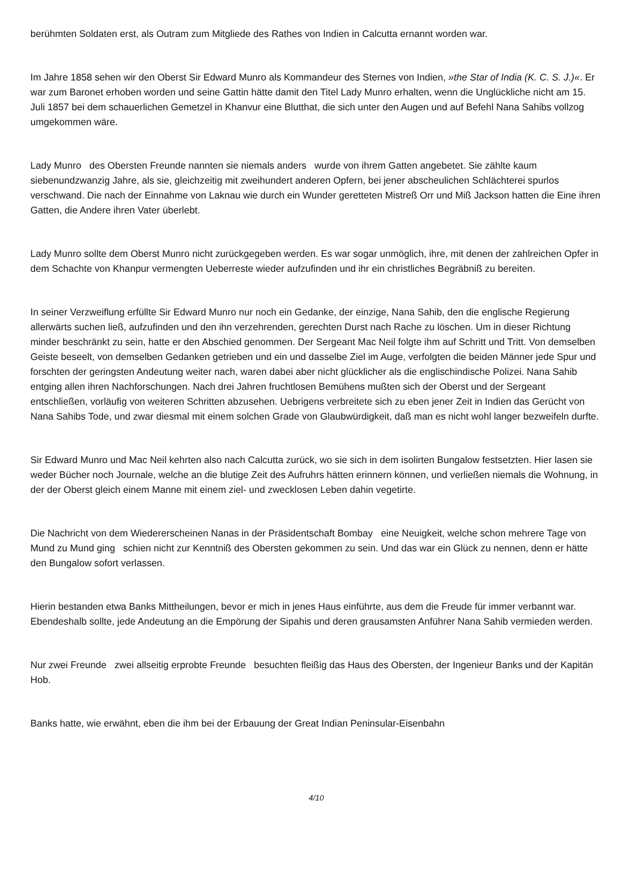berühmten Soldaten erst, als Outram zum Mitgliede des Rathes von Indien in Calcutta ernannt worden war.
Im Jahre 1858 sehen wir den Oberst Sir Edward Munro als Kommandeur des Sternes von Indien, »the Star of India (K. C. S. J.)«. Er war zum Baronet erhoben worden und seine Gattin hätte damit den Titel Lady Munro erhalten, wenn die Unglückliche nicht am 15. Juli 1857 bei dem schauerlichen Gemetzel in Khanvur eine Blutthat, die sich unter den Augen und auf Befehl Nana Sahibs vollzog umgekommen wäre.
Lady Munro des Obersten Freunde nannten sie niemals anders wurde von ihrem Gatten angebetet. Sie zählte kaum siebenundzwanzig Jahre, als sie, gleichzeitig mit zweihundert anderen Opfern, bei jener abscheulichen Schlächterei spurlos verschwand. Die nach der Einnahme von Laknau wie durch ein Wunder geretteten Mistreß Orr und Miß Jackson hatten die Eine ihren Gatten, die Andere ihren Vater überlebt.
Lady Munro sollte dem Oberst Munro nicht zurückgegeben werden. Es war sogar unmöglich, ihre, mit denen der zahlreichen Opfer in dem Schachte von Khanpur vermengten Ueberreste wieder aufzufinden und ihr ein christliches Begräbniß zu bereiten.
In seiner Verzweiflung erfüllte Sir Edward Munro nur noch ein Gedanke, der einzige, Nana Sahib, den die englische Regierung allerwärts suchen ließ, aufzufinden und den ihn verzehrenden, gerechten Durst nach Rache zu löschen. Um in dieser Richtung minder beschränkt zu sein, hatte er den Abschied genommen. Der Sergeant Mac Neil folgte ihm auf Schritt und Tritt. Von demselben Geiste beseelt, von demselben Gedanken getrieben und ein und dasselbe Ziel im Auge, verfolgten die beiden Männer jede Spur und forschten der geringsten Andeutung weiter nach, waren dabei aber nicht glücklicher als die englischindische Polizei. Nana Sahib entging allen ihren Nachforschungen. Nach drei Jahren fruchtlosen Bemühens mußten sich der Oberst und der Sergeant entschließen, vorläufig von weiteren Schritten abzusehen. Uebrigens verbreitete sich zu eben jener Zeit in Indien das Gerücht von Nana Sahibs Tode, und zwar diesmal mit einem solchen Grade von Glaubwürdigkeit, daß man es nicht wohl langer bezweifeln durfte.
Sir Edward Munro und Mac Neil kehrten also nach Calcutta zurück, wo sie sich in dem isolirten Bungalow festsetzten. Hier lasen sie weder Bücher noch Journale, welche an die blutige Zeit des Aufruhrs hätten erinnern können, und verließen niemals die Wohnung, in der der Oberst gleich einem Manne mit einem ziel- und zwecklosen Leben dahin vegetirte.
Die Nachricht von dem Wiedererscheinen Nanas in der Präsidentschaft Bombay eine Neuigkeit, welche schon mehrere Tage von Mund zu Mund ging schien nicht zur Kenntniß des Obersten gekommen zu sein. Und das war ein Glück zu nennen, denn er hätte den Bungalow sofort verlassen.
Hierin bestanden etwa Banks Mittheilungen, bevor er mich in jenes Haus einführte, aus dem die Freude für immer verbannt war. Ebendeshalb sollte, jede Andeutung an die Empörung der Sipahis und deren grausamsten Anführer Nana Sahib vermieden werden.
Nur zwei Freunde zwei allseitig erprobte Freunde besuchten fleißig das Haus des Obersten, der Ingenieur Banks und der Kapitän Hob.
Banks hatte, wie erwähnt, eben die ihm bei der Erbauung der Great Indian Peninsular-Eisenbahn
4/10